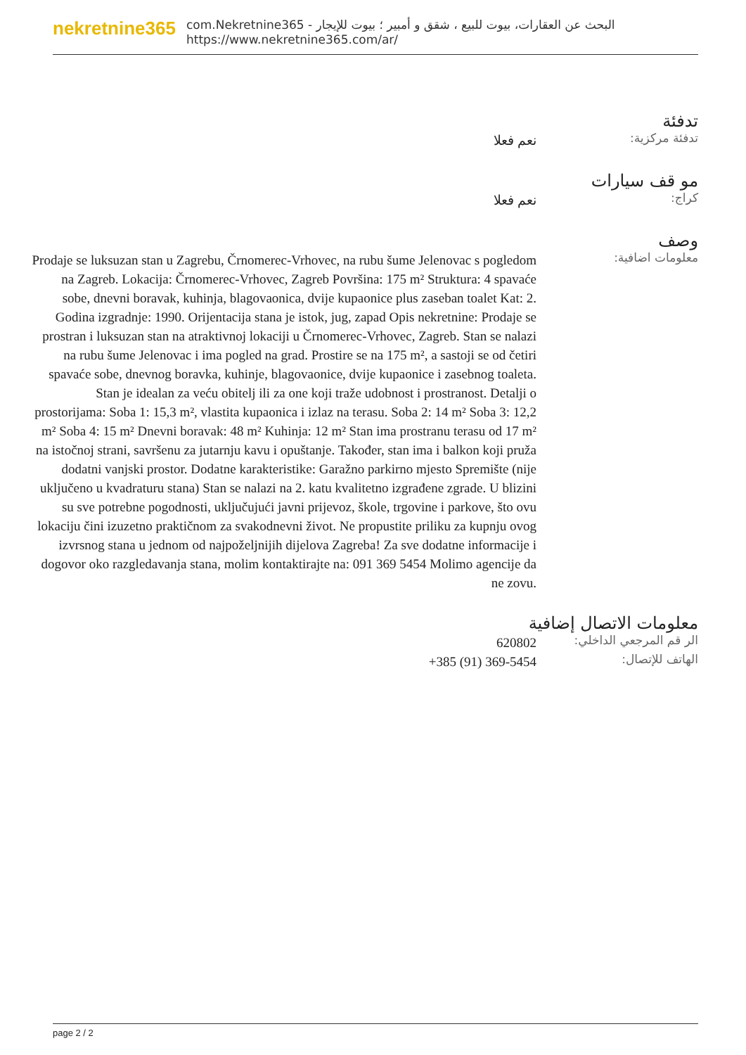nekretnine365
البحث عن العقارات، بيوت للبيع ، شقق و أمبير ؛ بيوت للإيجار - com.Nekretnine365
https://www.nekretnine365.com/ar/
تدفئة
تدفئة مركزية:
نعم فعلا
مو قف سيارات
كراج:
نعم فعلا
وصف
معلومات اضافية:
Prodaje se luksuzan stan u Zagrebu, Črnomerec-Vrhovec, na rubu šume Jelenovac s pogledom na Zagreb. Lokacija: Črnomerec-Vrhovec, Zagreb Površina: 175 m² Struktura: 4 spavaće sobe, dnevni boravak, kuhinja, blagovaonica, dvije kupaonice plus zaseban toalet Kat: 2. Godina izgradnje: 1990. Orijentacija stana je istok, jug, zapad Opis nekretnine: Prodaje se prostran i luksuzan stan na atraktivnoj lokaciji u Črnomerec-Vrhovec, Zagreb. Stan se nalazi na rubu šume Jelenovac i ima pogled na grad. Prostire se na 175 m², a sastoji se od četiri spavaće sobe, dnevnog boravka, kuhinje, blagovaonice, dvije kupaonice i zasebnog toaleta. Stan je idealan za veću obitelj ili za one koji traže udobnost i prostranost. Detalji o prostorijama: Soba 1: 15,3 m², vlastita kupaonica i izlaz na terasu. Soba 2: 14 m² Soba 3: 12,2 m² Soba 4: 15 m² Dnevni boravak: 48 m² Kuhinja: 12 m² Stan ima prostranu terasu od 17 m² na istočnoj strani, savršenu za jutarnju kavu i opuštanje. Također, stan ima i balkon koji pruža dodatni vanjski prostor. Dodatne karakteristike: Garažno parkirno mjesto Spremište (nije uključeno u kvadraturu stana) Stan se nalazi na 2. katu kvalitetno izgrađene zgrade. U blizini su sve potrebne pogodnosti, uključujući javni prijevoz, škole, trgovine i parkove, što ovu lokaciju čini izuzetno praktičnom za svakodnevni život. Ne propustite priliku za kupnju ovog izvrsnog stana u jednom od najpoželjnijih dijelova Zagreba! Za sve dodatne informacije i dogovor oko razgledavanja stana, molim kontaktirajte na: 091 369 5454 Molimo agencije da ne zovu.
معلومات الاتصال إضافية
الر قم المرجعي الداخلي:
620802
الهاتف للإتصال:
+385 (91) 369-5454
page 2 / 2